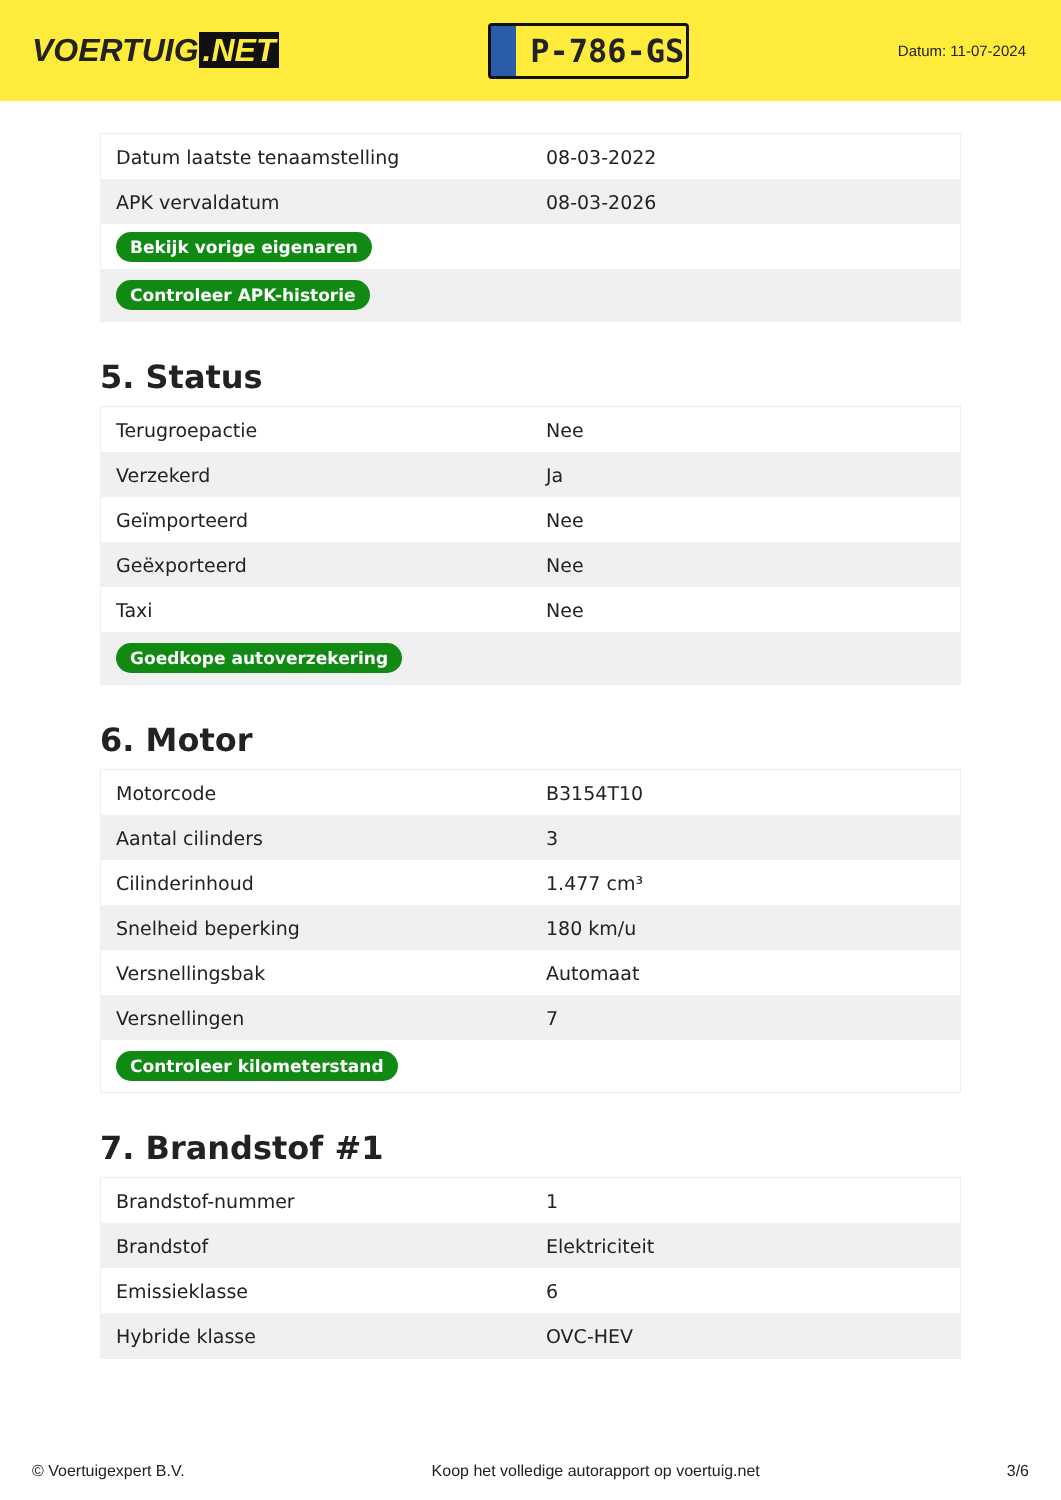VOERTUIG.NET
P-786-GS
Datum: 11-07-2024
| Datum laatste tenaamstelling | 08-03-2022 |
| APK vervaldatum | 08-03-2026 |
| Bekijk vorige eigenaren | |
| Controleer APK-historie | |
5. Status
| Terugroepactie | Nee |
| Verzekerd | Ja |
| Geïmporteerd | Nee |
| Geëxporteerd | Nee |
| Taxi | Nee |
| Goedkope autoverzekering | |
6. Motor
| Motorcode | B3154T10 |
| Aantal cilinders | 3 |
| Cilinderinhoud | 1.477 cm³ |
| Snelheid beperking | 180 km/u |
| Versnellingsbak | Automaat |
| Versnellingen | 7 |
| Controleer kilometerstand | |
7. Brandstof #1
| Brandstof-nummer | 1 |
| Brandstof | Elektriciteit |
| Emissieklasse | 6 |
| Hybride klasse | OVC-HEV |
© Voertuigexpert B.V. Koop het volledige autorapport op voertuig.net 3/6